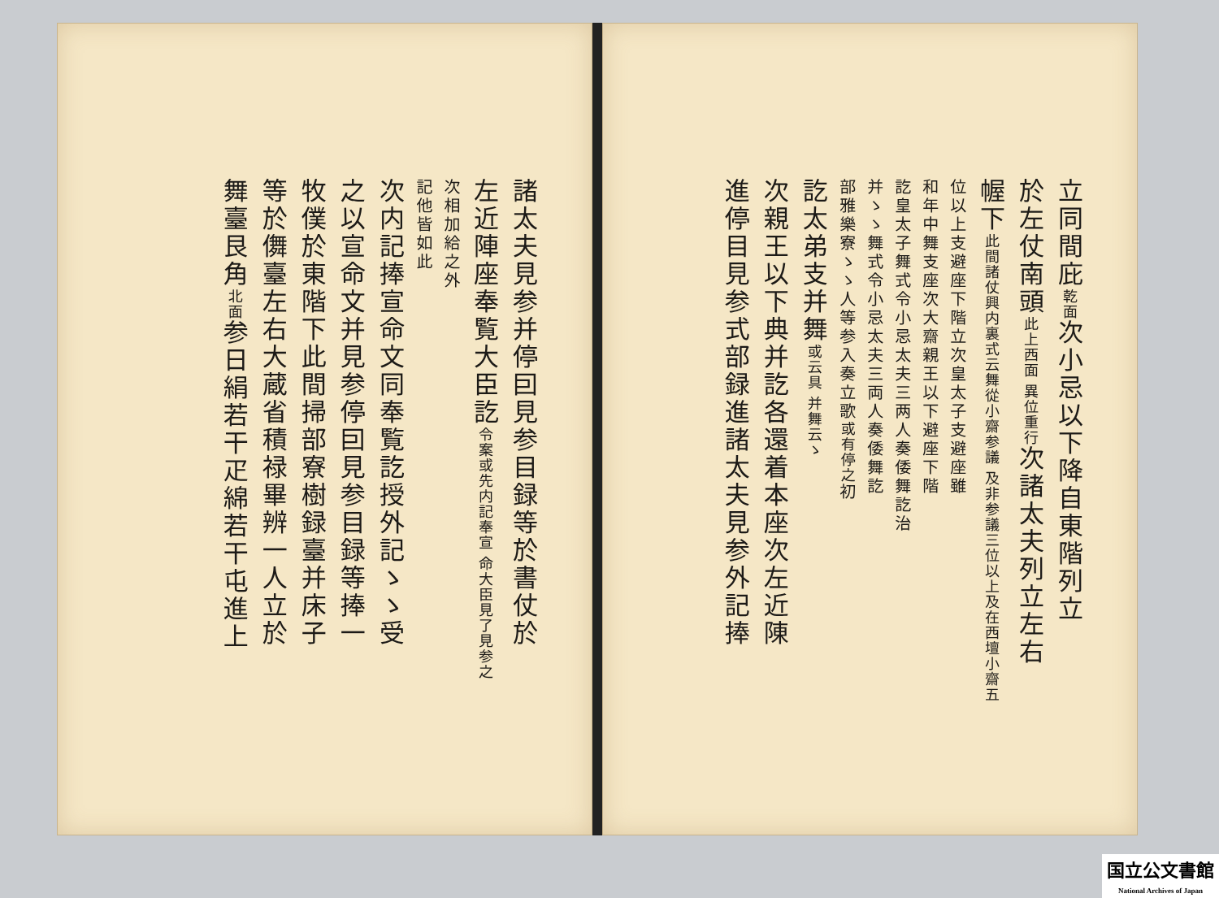立同間庇乾面次小忌以下降自東階列立
於左仗南頭此上西面 異位重行次諸太夫列立左右
幄下此間諸仗興内裏式云舞從小齋参議 及非参議三位以上及在西壇小齋五
位以上支避座下階立次皇太子支避座雖
和年中舞支座次大齋親王以下避座下階
訖皇太子舞式令小忌太夫三两人奏倭舞訖治
并ゝゝ舞式令小忌太夫三両人奏倭舞訖
部雅樂寮ゝゝ人等参入奏立歌或有停之初
訖太弟支并舞或云具 并舞云ゝ
次親王以下典并訖各還着本座次左近陳
進停目見参式部録進諸太夫見参外記捧
諸太夫見参并停囙見参目録等於書仗於
左近陣座奉覧大臣訖令案或先内記奉宣 命大臣見了見参之
次相加給之外
記他皆如此
次内記捧宣命文同奉覧訖授外記ゝゝ受
之以宣命文并見参停囙見参目録等捧一
牧僕於東階下此間掃部寮樹録臺并床子
等於儛臺左右大蔵省積禄畢辨一人立於
舞臺艮角北面参日絹若干疋綿若干屯進上
国立公文書館
National Archives of Japan